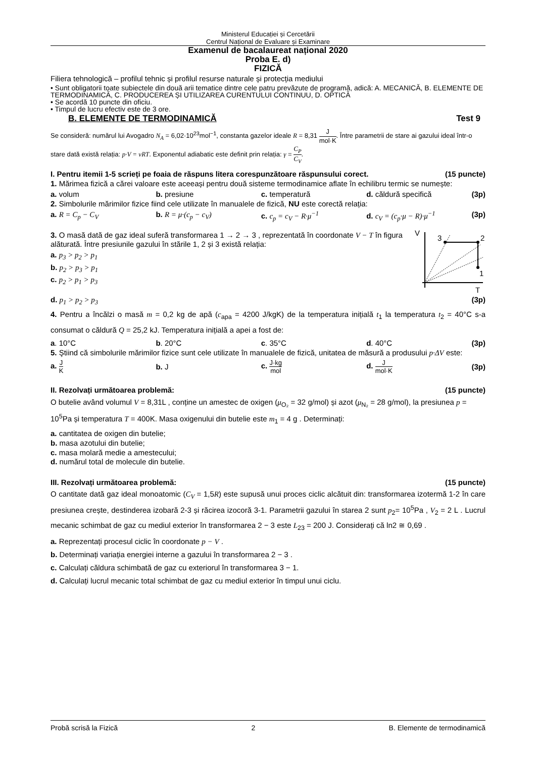Ministerul Educației și Cercetării
Centrul Național de Evaluare și Examinare
Examenul de bacalaureat național 2020
Proba E. d)
FIZICĂ
Filiera tehnologică – profilul tehnic și profilul resurse naturale și protecția mediului
• Sunt obligatorii toate subiectele din două arii tematice dintre cele patru prevăzute de programă, adică: A. MECANICĂ, B. ELEMENTE DE TERMODINAMICĂ, C. PRODUCEREA ȘI UTILIZAREA CURENTULUI CONTINUU, D. OPTICĂ
• Se acordă 10 puncte din oficiu.
• Timpul de lucru efectiv este de 3 ore.
B. ELEMENTE DE TERMODINAMICĂ Test 9
Se consideră: numărul lui Avogadro N<sub>A</sub> = 6,02·10<sup>23</sup>mol<sup>−1</sup>, constanta gazelor ideale R = 8,31 J mol·K. Între parametrii de stare ai gazului ideal într-o stare dată există relația: p·V = νRT. Exponentul adiabatic este definit prin relația: γ = C<sub>P</sub> C<sub>V</sub>.
I. Pentru itemii 1-5 scrieți pe foaia de răspuns litera corespunzătoare răspunsului corect. (15 puncte)
1. Mărimea fizică a cărei valoare este aceeași pentru două sisteme termodinamice aflate în echilibru termic se numește:
a. volum b. presiune c. temperatură d. căldură specifică (3p)
2. Simbolurile mărimilor fizice fiind cele utilizate în manualele de fizică, NU este corectă relația:
a. R = C<sub>p</sub> − C<sub>V</sub> b. R = μ·(c<sub>p</sub> − c<sub>V</sub>) c. c<sub>p</sub> = c<sub>V</sub> − R·μ<sup>−1</sup> d. c<sub>V</sub> = (c<sub>p</sub>·μ − R)·μ<sup>−1</sup> (3p)
3. O masă dată de gaz ideal suferă transformarea 1 → 2 → 3 , reprezentată în coordonate V − T în figura alăturată. Între presiunile gazului în stările 1, 2 și 3 există relația:
a. p<sub>3</sub> > p<sub>2</sub> > p<sub>1</sub>
b. p<sub>2</sub> > p<sub>3</sub> > p<sub>1</sub>
c. p<sub>2</sub> > p<sub>1</sub> > p<sub>3</sub>
V
3
2
1
T
d. p<sub>1</sub> > p<sub>2</sub> > p<sub>3</sub> (3p)
4. Pentru a încălzi o masă m = 0,2 kg de apă (c<sub>apa</sub> = 4200 J/kgK) de la temperatura inițială t<sub>1</sub> la temperatura t<sub>2</sub> = 40°C s-a consumat o căldură Q = 25,2 kJ. Temperatura inițială a apei a fost de:
a. 10°C b. 20°C c. 35°C d. 40°C (3p)
5. Ştiind că simbolurile mărimilor fizice sunt cele utilizate în manualele de fizică, unitatea de măsură a produsului p·ΔV este:
a. J K b. J c. J·kg mol d. J mol·K (3p)
II. Rezolvați următoarea problemă: (15 puncte)
O butelie având volumul V = 8,31L , conține un amestec de oxigen (μ<sub>O₂</sub> = 32 g/mol) și azot (μ<sub>N₂</sub> = 28 g/mol), la presiunea p = 10<sup>5</sup>Pa și temperatura T = 400K. Masa oxigenului din butelie este m<sub>1</sub> = 4 g . Determinați:
a. cantitatea de oxigen din butelie;
b. masa azotului din butelie;
c. masa molară medie a amestecului;
d. numărul total de molecule din butelie.
III. Rezolvați următoarea problemă: (15 puncte)
O cantitate dată gaz ideal monoatomic (C<sub>V</sub> = 1,5R) este supusă unui proces ciclic alcătuit din: transformarea izotermă 1-2 în care presiunea crește, destinderea izobară 2-3 și răcirea izocoră 3-1. Parametrii gazului în starea 2 sunt p<sub>2</sub>= 10<sup>5</sup>Pa , V<sub>2</sub> = 2 L . Lucrul mecanic schimbat de gaz cu mediul exterior în transformarea 2 − 3 este L<sub>23</sub> = 200 J. Considerați că ln2 ≅ 0,69 .
a. Reprezentați procesul ciclic în coordonate p − V .
b. Determinați variația energiei interne a gazului în transformarea 2 − 3 .
c. Calculați căldura schimbată de gaz cu exteriorul în transformarea 3 − 1.
d. Calculați lucrul mecanic total schimbat de gaz cu mediul exterior în timpul unui ciclu.
Probă scrisă la Fizică 2 B. Elemente de termodinamică